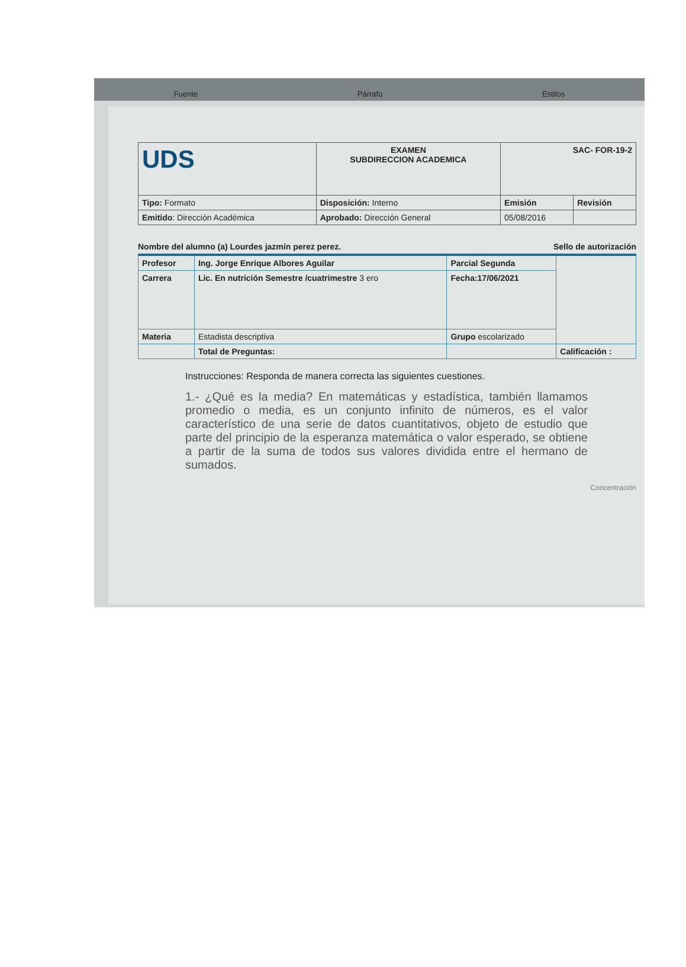Fuente Párrafo Estilos
| UDS | EXAMEN SUBDIRECCION ACADEMICA | SAC- FOR-19-2 | |
| Tipo: Formato | Disposición: Interno | Emisión | Revisión |
| Emitido : Dirección Académica | Aprobado: Dirección General | 05/08/2016 | |
Nombre del alumno (a) Lourdes jazmín perez perez. Sello de autorización
| Profesor | Ing. Jorge Enrique Albores Aguilar | Parcial Segunda | |
| Carrera | Lic. En nutrición Semestre /cuatrimestre 3 ero | Fecha:17/06/2021 | |
| Materia | Estadista descriptiva | Grupo escolarizado | |
| | Total de Preguntas: | | Calificación : |
Instrucciones: Responda de manera correcta las siguientes cuestiones.
1.- ¿Qué es la media? En matemáticas y estadística, también llamamos promedio o media, es un conjunto infinito de números, es el valor característico de una serie de datos cuantitativos, objeto de estudio que parte del principio de la esperanza matemática o valor esperado, se obtiene a partir de la suma de todos sus valores dividida entre el hermano de sumados.
Concentración